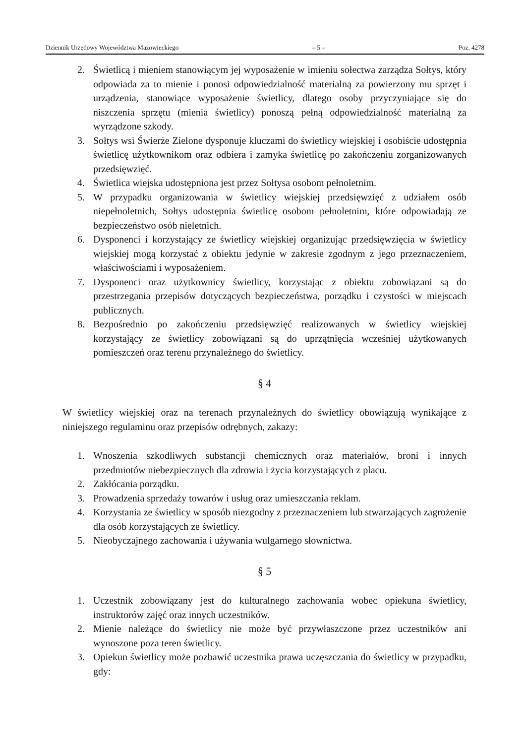Dziennik Urzędowy Województwa Mazowieckiego – 5 – Poz. 4278
2. Świetlicą i mieniem stanowiącym jej wyposażenie w imieniu sołectwa zarządza Sołtys, który odpowiada za to mienie i ponosi odpowiedzialność materialną za powierzony mu sprzęt i urządzenia, stanowiące wyposażenie świetlicy, dlatego osoby przyczyniające się do niszczenia sprzętu (mienia świetlicy) ponoszą pełną odpowiedzialność materialną za wyrządzone szkody.
3. Sołtys wsi Świerże Zielone dysponuje kluczami do świetlicy wiejskiej i osobiście udostępnia świetlicę użytkownikom oraz odbiera i zamyka świetlicę po zakończeniu zorganizowanych przedsięwzięć.
4. Świetlica wiejska udostępniona jest przez Sołtysa osobom pełnoletnim.
5. W przypadku organizowania w świetlicy wiejskiej przedsięwzięć z udziałem osób niepełnoletnich, Sołtys udostępnia świetlicę osobom pełnoletnim, które odpowiadają ze bezpieczeństwo osób nieletnich.
6. Dysponenci i korzystający ze świetlicy wiejskiej organizując przedsięwzięcia w świetlicy wiejskiej mogą korzystać z obiektu jedynie w zakresie zgodnym z jego przeznaczeniem, właściwościami i wyposażeniem.
7. Dysponenci oraz użytkownicy świetlicy, korzystając z obiektu zobowiązani są do przestrzegania przepisów dotyczących bezpieczeństwa, porządku i czystości w miejscach publicznych.
8. Bezpośrednio po zakończeniu przedsięwzięć realizowanych w świetlicy wiejskiej korzystający ze świetlicy zobowiązani są do uprzątnięcia wcześniej użytkowanych pomieszczeń oraz terenu przynależnego do świetlicy.
§ 4
W świetlicy wiejskiej oraz na terenach przynależnych do świetlicy obowiązują wynikające z niniejszego regulaminu oraz przepisów odrębnych, zakazy:
1. Wnoszenia szkodliwych substancji chemicznych oraz materiałów, broni i innych przedmiotów niebezpiecznych dla zdrowia i życia korzystających z placu.
2. Zakłócania porządku.
3. Prowadzenia sprzedaży towarów i usług oraz umieszczania reklam.
4. Korzystania ze świetlicy w sposób niezgodny z przeznaczeniem lub stwarzających zagrożenie dla osób korzystających ze świetlicy.
5. Nieobyczajnego zachowania i używania wulgarnego słownictwa.
§ 5
1. Uczestnik zobowiązany jest do kulturalnego zachowania wobec opiekuna świetlicy, instruktorów zajęć oraz innych uczestników.
2. Mienie należące do świetlicy nie może być przywłaszczone przez uczestników ani wynoszone poza teren świetlicy.
3. Opiekun świetlicy może pozbawić uczestnika prawa uczęszczania do świetlicy w przypadku, gdy: